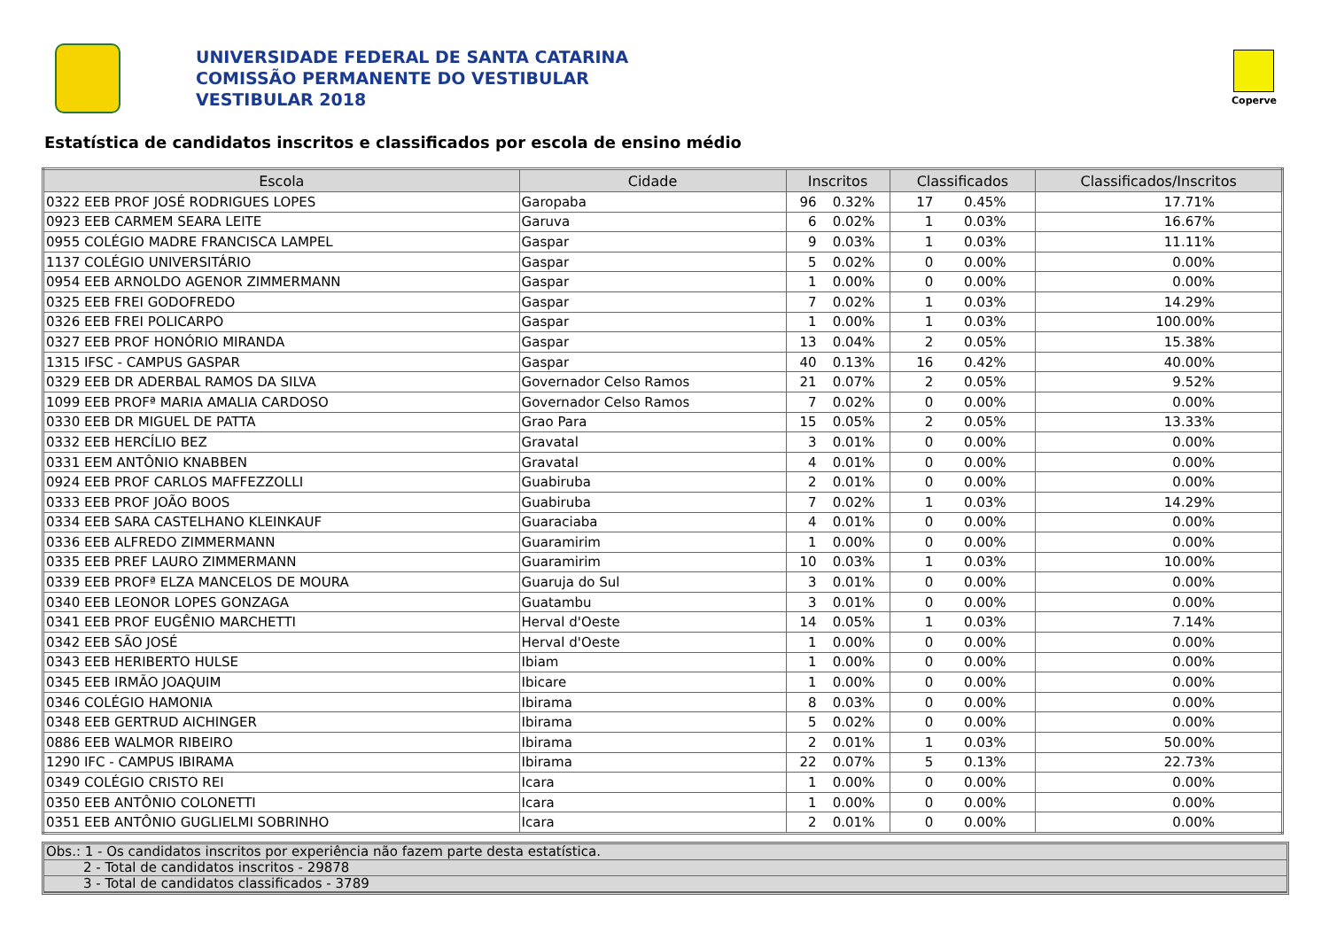UNIVERSIDADE FEDERAL DE SANTA CATARINA
COMISSÃO PERMANENTE DO VESTIBULAR
VESTIBULAR 2018
Coperve
Estatística de candidatos inscritos e classificados por escola de ensino médio
| Escola | Cidade | Inscritos | | Classificados | | Classificados/Inscritos |
| --- | --- | --- | --- | --- | --- | --- |
| 0322 EEB PROF JOSÉ RODRIGUES LOPES | Garopaba | 96 | 0.32% | 17 | 0.45% | 17.71% |
| 0923 EEB CARMEM SEARA LEITE | Garuva | 6 | 0.02% | 1 | 0.03% | 16.67% |
| 0955 COLÉGIO MADRE FRANCISCA LAMPEL | Gaspar | 9 | 0.03% | 1 | 0.03% | 11.11% |
| 1137 COLÉGIO UNIVERSITÁRIO | Gaspar | 5 | 0.02% | 0 | 0.00% | 0.00% |
| 0954 EEB ARNOLDO AGENOR ZIMMERMANN | Gaspar | 1 | 0.00% | 0 | 0.00% | 0.00% |
| 0325 EEB FREI GODOFREDO | Gaspar | 7 | 0.02% | 1 | 0.03% | 14.29% |
| 0326 EEB FREI POLICARPO | Gaspar | 1 | 0.00% | 1 | 0.03% | 100.00% |
| 0327 EEB PROF HONÓRIO MIRANDA | Gaspar | 13 | 0.04% | 2 | 0.05% | 15.38% |
| 1315 IFSC - CAMPUS GASPAR | Gaspar | 40 | 0.13% | 16 | 0.42% | 40.00% |
| 0329 EEB DR ADERBAL RAMOS DA SILVA | Governador Celso Ramos | 21 | 0.07% | 2 | 0.05% | 9.52% |
| 1099 EEB PROFª MARIA AMALIA CARDOSO | Governador Celso Ramos | 7 | 0.02% | 0 | 0.00% | 0.00% |
| 0330 EEB DR MIGUEL DE PATTA | Grao Para | 15 | 0.05% | 2 | 0.05% | 13.33% |
| 0332 EEB HERCÍLIO BEZ | Gravatal | 3 | 0.01% | 0 | 0.00% | 0.00% |
| 0331 EEM ANTÔNIO KNABBEN | Gravatal | 4 | 0.01% | 0 | 0.00% | 0.00% |
| 0924 EEB PROF CARLOS MAFFEZZOLLI | Guabiruba | 2 | 0.01% | 0 | 0.00% | 0.00% |
| 0333 EEB PROF JOÃO BOOS | Guabiruba | 7 | 0.02% | 1 | 0.03% | 14.29% |
| 0334 EEB SARA CASTELHANO KLEINKAUF | Guaraciaba | 4 | 0.01% | 0 | 0.00% | 0.00% |
| 0336 EEB ALFREDO ZIMMERMANN | Guaramirim | 1 | 0.00% | 0 | 0.00% | 0.00% |
| 0335 EEB PREF LAURO ZIMMERMANN | Guaramirim | 10 | 0.03% | 1 | 0.03% | 10.00% |
| 0339 EEB PROFª ELZA MANCELOS DE MOURA | Guaruja do Sul | 3 | 0.01% | 0 | 0.00% | 0.00% |
| 0340 EEB LEONOR LOPES GONZAGA | Guatambu | 3 | 0.01% | 0 | 0.00% | 0.00% |
| 0341 EEB PROF EUGÊNIO MARCHETTI | Herval d'Oeste | 14 | 0.05% | 1 | 0.03% | 7.14% |
| 0342 EEB SÃO JOSÉ | Herval d'Oeste | 1 | 0.00% | 0 | 0.00% | 0.00% |
| 0343 EEB HERIBERTO HULSE | Ibiam | 1 | 0.00% | 0 | 0.00% | 0.00% |
| 0345 EEB IRMÃO JOAQUIM | Ibicare | 1 | 0.00% | 0 | 0.00% | 0.00% |
| 0346 COLÉGIO HAMONIA | Ibirama | 8 | 0.03% | 0 | 0.00% | 0.00% |
| 0348 EEB GERTRUD AICHINGER | Ibirama | 5 | 0.02% | 0 | 0.00% | 0.00% |
| 0886 EEB WALMOR RIBEIRO | Ibirama | 2 | 0.01% | 1 | 0.03% | 50.00% |
| 1290 IFC - CAMPUS IBIRAMA | Ibirama | 22 | 0.07% | 5 | 0.13% | 22.73% |
| 0349 COLÉGIO CRISTO REI | Icara | 1 | 0.00% | 0 | 0.00% | 0.00% |
| 0350 EEB ANTÔNIO COLONETTI | Icara | 1 | 0.00% | 0 | 0.00% | 0.00% |
| 0351 EEB ANTÔNIO GUGLIELMI SOBRINHO | Icara | 2 | 0.01% | 0 | 0.00% | 0.00% |
Obs.: 1 - Os candidatos inscritos por experiência não fazem parte desta estatística.
2 - Total de candidatos inscritos - 29878
3 - Total de candidatos classificados - 3789